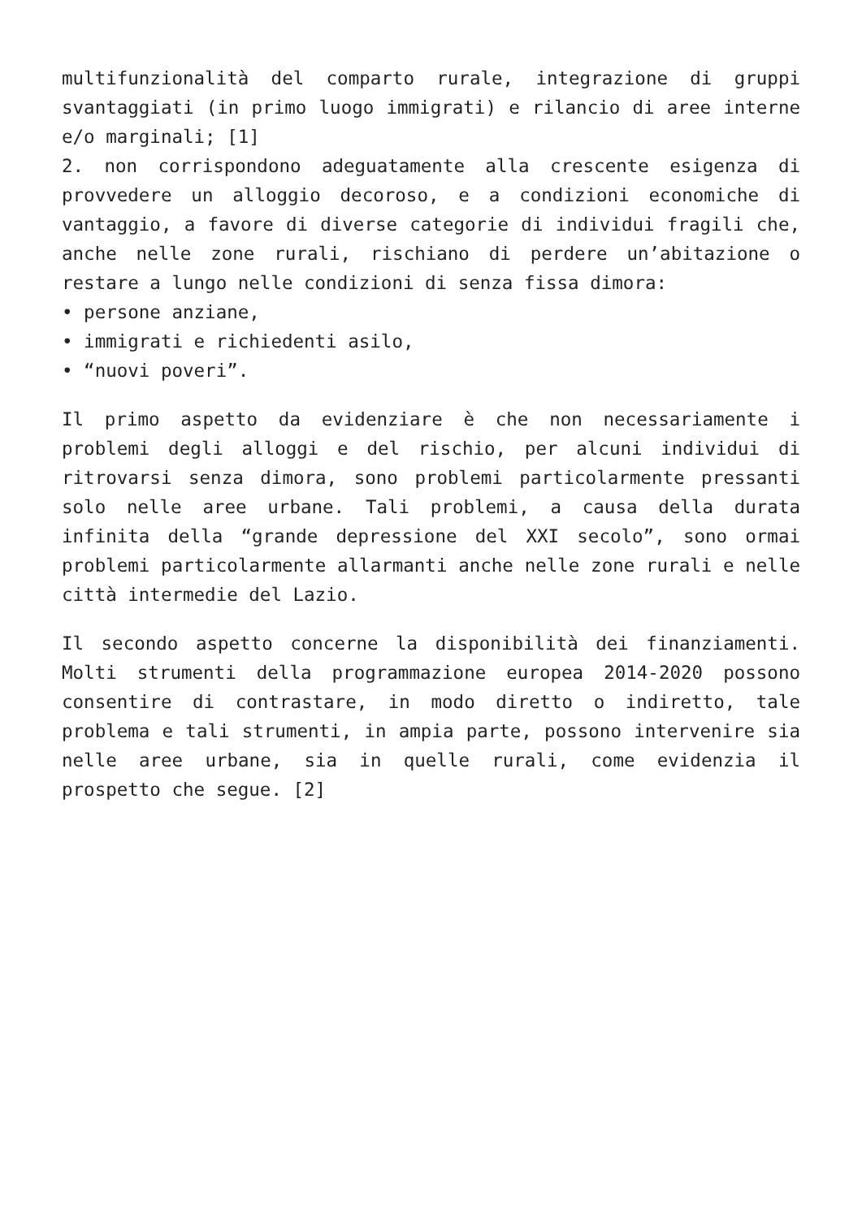multifunzionalità del comparto rurale, integrazione di gruppi svantaggiati (in primo luogo immigrati) e rilancio di aree interne e/o marginali; [1]
2. non corrispondono adeguatamente alla crescente esigenza di provvedere un alloggio decoroso, e a condizioni economiche di vantaggio, a favore di diverse categorie di individui fragili che, anche nelle zone rurali, rischiano di perdere un’abitazione o restare a lungo nelle condizioni di senza fissa dimora:
• persone anziane,
• immigrati e richiedenti asilo,
• “nuovi poveri”.
Il primo aspetto da evidenziare è che non necessariamente i problemi degli alloggi e del rischio, per alcuni individui di ritrovarsi senza dimora, sono problemi particolarmente pressanti solo nelle aree urbane. Tali problemi, a causa della durata infinita della “grande depressione del XXI secolo”, sono ormai problemi particolarmente allarmanti anche nelle zone rurali e nelle città intermedie del Lazio.
Il secondo aspetto concerne la disponibilità dei finanziamenti. Molti strumenti della programmazione europea 2014-2020 possono consentire di contrastare, in modo diretto o indiretto, tale problema e tali strumenti, in ampia parte, possono intervenire sia nelle aree urbane, sia in quelle rurali, come evidenzia il prospetto che segue. [2]